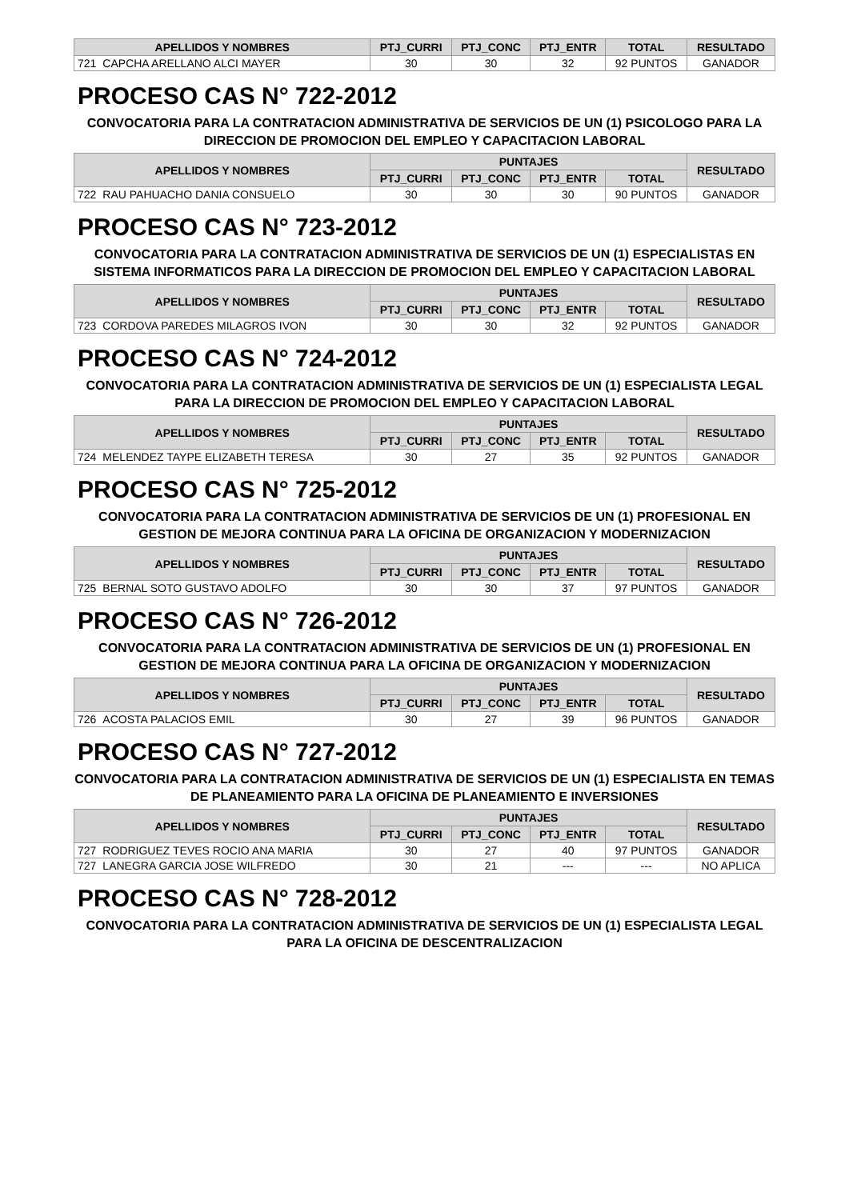| APELLIDOS Y NOMBRES | | PTJ_CURRI | PTJ_CONC | PTJ_ENTR | TOTAL | RESULTADO |
| --- | --- | --- | --- | --- | --- | --- |
| 721 | CAPCHA ARELLANO ALCI MAYER | 30 | 30 | 32 | 92 PUNTOS | GANADOR |
PROCESO CAS N° 722-2012
CONVOCATORIA PARA LA CONTRATACION ADMINISTRATIVA DE SERVICIOS DE UN (1) PSICOLOGO PARA LA DIRECCION DE PROMOCION DEL EMPLEO Y CAPACITACION LABORAL
| APELLIDOS Y NOMBRES | | PUNTAJES | | | | RESULTADO |
| --- | --- | --- | --- | --- | --- | --- |
| | | PTJ_CURRI | PTJ_CONC | PTJ_ENTR | TOTAL | |
| 722 | RAU PAHUACHO DANIA CONSUELO | 30 | 30 | 30 | 90 PUNTOS | GANADOR |
PROCESO CAS N° 723-2012
CONVOCATORIA PARA LA CONTRATACION ADMINISTRATIVA DE SERVICIOS DE UN (1) ESPECIALISTAS EN SISTEMA INFORMATICOS PARA LA DIRECCION DE PROMOCION DEL EMPLEO Y CAPACITACION LABORAL
| APELLIDOS Y NOMBRES | | PUNTAJES | | | | RESULTADO |
| --- | --- | --- | --- | --- | --- | --- |
| | | PTJ_CURRI | PTJ_CONC | PTJ_ENTR | TOTAL | |
| 723 | CORDOVA PAREDES MILAGROS IVON | 30 | 30 | 32 | 92 PUNTOS | GANADOR |
PROCESO CAS N° 724-2012
CONVOCATORIA PARA LA CONTRATACION ADMINISTRATIVA DE SERVICIOS DE UN (1) ESPECIALISTA LEGAL PARA LA DIRECCION DE PROMOCION DEL EMPLEO Y CAPACITACION LABORAL
| APELLIDOS Y NOMBRES | | PUNTAJES | | | | RESULTADO |
| --- | --- | --- | --- | --- | --- | --- |
| | | PTJ_CURRI | PTJ_CONC | PTJ_ENTR | TOTAL | |
| 724 | MELENDEZ TAYPE ELIZABETH TERESA | 30 | 27 | 35 | 92 PUNTOS | GANADOR |
PROCESO CAS N° 725-2012
CONVOCATORIA PARA LA CONTRATACION ADMINISTRATIVA DE SERVICIOS DE UN (1) PROFESIONAL EN GESTION DE MEJORA CONTINUA PARA LA OFICINA DE ORGANIZACION Y MODERNIZACION
| APELLIDOS Y NOMBRES | | PUNTAJES | | | | RESULTADO |
| --- | --- | --- | --- | --- | --- | --- |
| | | PTJ_CURRI | PTJ_CONC | PTJ_ENTR | TOTAL | |
| 725 | BERNAL SOTO GUSTAVO ADOLFO | 30 | 30 | 37 | 97 PUNTOS | GANADOR |
PROCESO CAS N° 726-2012
CONVOCATORIA PARA LA CONTRATACION ADMINISTRATIVA DE SERVICIOS DE UN (1) PROFESIONAL EN GESTION DE MEJORA CONTINUA PARA LA OFICINA DE ORGANIZACION Y MODERNIZACION
| APELLIDOS Y NOMBRES | | PUNTAJES | | | | RESULTADO |
| --- | --- | --- | --- | --- | --- | --- |
| | | PTJ_CURRI | PTJ_CONC | PTJ_ENTR | TOTAL | |
| 726 | ACOSTA PALACIOS EMIL | 30 | 27 | 39 | 96 PUNTOS | GANADOR |
PROCESO CAS N° 727-2012
CONVOCATORIA PARA LA CONTRATACION ADMINISTRATIVA DE SERVICIOS DE UN (1) ESPECIALISTA EN TEMAS DE PLANEAMIENTO PARA LA OFICINA DE PLANEAMIENTO E INVERSIONES
| APELLIDOS Y NOMBRES | | PUNTAJES | | | | RESULTADO |
| --- | --- | --- | --- | --- | --- | --- |
| | | PTJ_CURRI | PTJ_CONC | PTJ_ENTR | TOTAL | |
| 727 | RODRIGUEZ TEVES ROCIO ANA MARIA | 30 | 27 | 40 | 97 PUNTOS | GANADOR |
| 727 | LANEGRA GARCIA JOSE WILFREDO | 30 | 21 | --- | --- | NO APLICA |
PROCESO CAS N° 728-2012
CONVOCATORIA PARA LA CONTRATACION ADMINISTRATIVA DE SERVICIOS DE UN (1) ESPECIALISTA LEGAL PARA LA OFICINA DE DESCENTRALIZACION